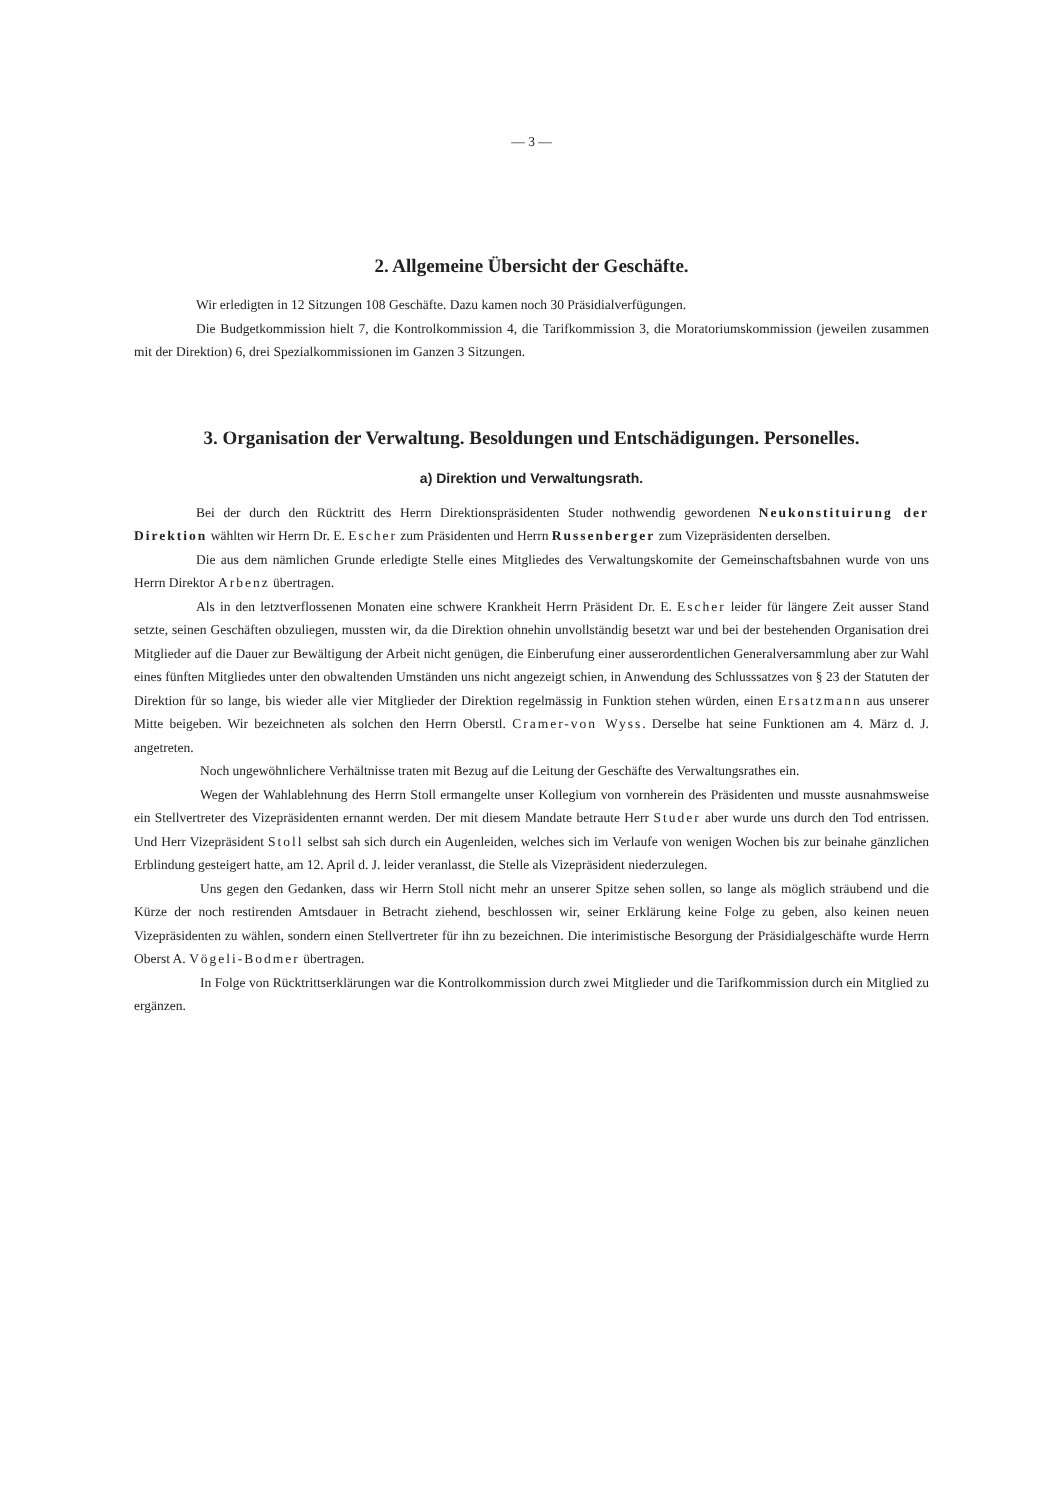— 3 —
2. Allgemeine Übersicht der Geschäfte.
Wir erledigten in 12 Sitzungen 108 Geschäfte. Dazu kamen noch 30 Präsidialverfügungen.
Die Budgetkommission hielt 7, die Kontrolkommission 4, die Tarifkommission 3, die Moratoriumskommission (jeweilen zusammen mit der Direktion) 6, drei Spezialkommissionen im Ganzen 3 Sitzungen.
3. Organisation der Verwaltung. Besoldungen und Entschädigungen. Personelles.
a) Direktion und Verwaltungsrath.
Bei der durch den Rücktritt des Herrn Direktionspräsidenten Studer nothwendig gewordenen Neukonstituirung der Direktion wählten wir Herrn Dr. E. Escher zum Präsidenten und Herrn Russenberger zum Vizepräsidenten derselben.
Die aus dem nämlichen Grunde erledigte Stelle eines Mitgliedes des Verwaltungskomite der Gemeinschaftsbahnen wurde von uns Herrn Direktor Arbenz übertragen.
Als in den letztverflossenen Monaten eine schwere Krankheit Herrn Präsident Dr. E. Escher leider für längere Zeit ausser Stand setzte, seinen Geschäften obzuliegen, mussten wir, da die Direktion ohnehin unvollständig besetzt war und bei der bestehenden Organisation drei Mitglieder auf die Dauer zur Bewältigung der Arbeit nicht genügen, die Einberufung einer ausserordentlichen Generalversammlung aber zur Wahl eines fünften Mitgliedes unter den obwaltenden Umständen uns nicht angezeigt schien, in Anwendung des Schlusssatzes von § 23 der Statuten der Direktion für so lange, bis wieder alle vier Mitglieder der Direktion regelmässig in Funktion stehen würden, einen Ersatzmann aus unserer Mitte beigeben. Wir bezeichneten als solchen den Herrn Oberstl. Cramer-von Wyss. Derselbe hat seine Funktionen am 4. März d. J. angetreten.
Noch ungewöhnlichere Verhältnisse traten mit Bezug auf die Leitung der Geschäfte des Verwaltungsrathes ein.
Wegen der Wahlablehnung des Herrn Stoll ermangelte unser Kollegium von vornherein des Präsidenten und musste ausnahmsweise ein Stellvertreter des Vizepräsidenten ernannt werden. Der mit diesem Mandate betraute Herr Studer aber wurde uns durch den Tod entrissen. Und Herr Vizepräsident Stoll selbst sah sich durch ein Augenleiden, welches sich im Verlaufe von wenigen Wochen bis zur beinahe gänzlichen Erblindung gesteigert hatte, am 12. April d. J. leider veranlasst, die Stelle als Vizepräsident niederzulegen.
Uns gegen den Gedanken, dass wir Herrn Stoll nicht mehr an unserer Spitze sehen sollen, so lange als möglich sträubend und die Kürze der noch restirenden Amtsdauer in Betracht ziehend, beschlossen wir, seiner Erklärung keine Folge zu geben, also keinen neuen Vizepräsidenten zu wählen, sondern einen Stellvertreter für ihn zu bezeichnen. Die interimistische Besorgung der Präsidialgeschäfte wurde Herrn Oberst A. Vögeli-Bodmer übertragen.
In Folge von Rücktrittserklärungen war die Kontrolkommission durch zwei Mitglieder und die Tarifkommission durch ein Mitglied zu ergänzen.